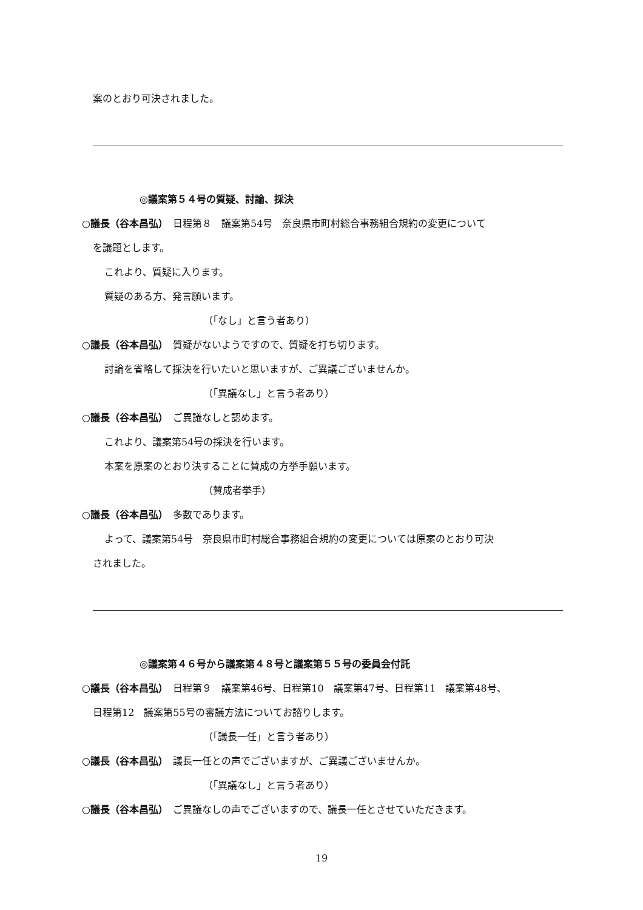案のとおり可決されました。
◎議案第５４号の質疑、討論、採決
○議長（谷本昌弘）　日程第８　議案第54号　奈良県市町村総合事務組合規約の変更について
を議題とします。
これより、質疑に入ります。
質疑のある方、発言願います。
（「なし」と言う者あり）
○議長（谷本昌弘）　質疑がないようですので、質疑を打ち切ります。
討論を省略して採決を行いたいと思いますが、ご異議ございませんか。
（「異議なし」と言う者あり）
○議長（谷本昌弘）　ご異議なしと認めます。
これより、議案第54号の採決を行います。
本案を原案のとおり決することに賛成の方挙手願います。
（賛成者挙手）
○議長（谷本昌弘）　多数であります。
よって、議案第54号　奈良県市町村総合事務組合規約の変更については原案のとおり可決
されました。
◎議案第４６号から議案第４８号と議案第５５号の委員会付託
○議長（谷本昌弘）　日程第９　議案第46号、日程第10　議案第47号、日程第11　議案第48号、
日程第12　議案第55号の審議方法についてお諮りします。
（「議長一任」と言う者あり）
○議長（谷本昌弘）　議長一任との声でございますが、ご異議ございませんか。
（「異議なし」と言う者あり）
○議長（谷本昌弘）　ご異議なしの声でございますので、議長一任とさせていただきます。
19